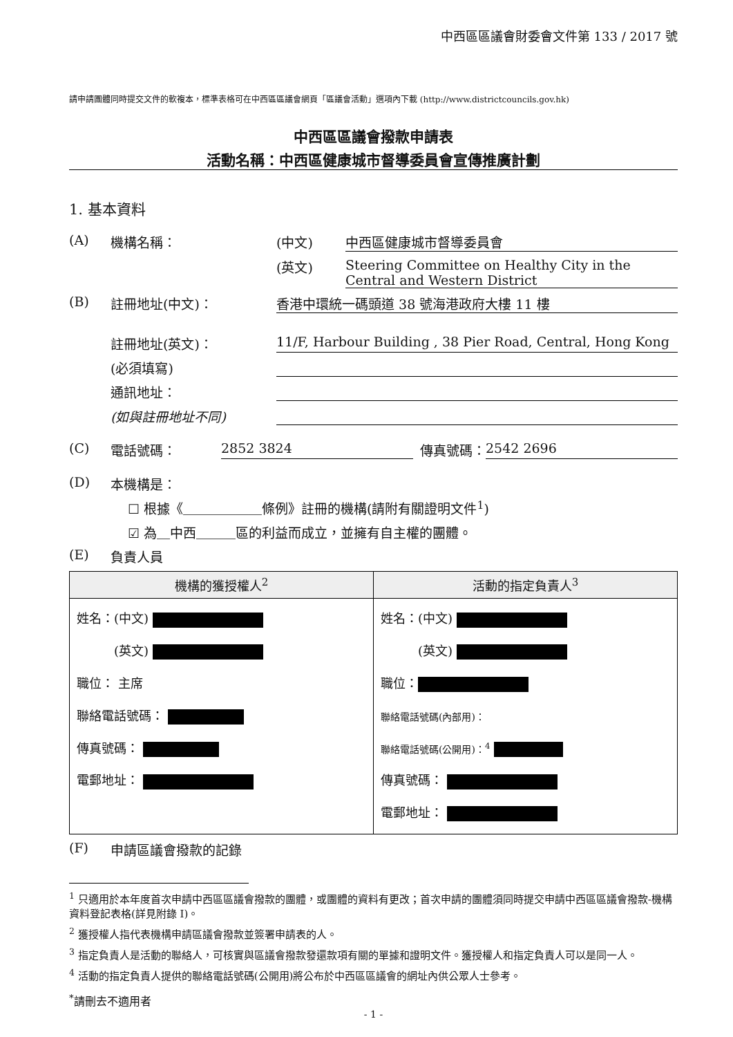中西區區議會財委會文件第 133 / 2017 號
請申請團體同時提交文件的軟複本，標準表格可在中西區區議會網頁「區議會活動」選項內下載 (http://www.districtcouncils.gov.hk)
中西區區議會撥款申請表
活動名稱：中西區健康城市督導委員會宣傳推廣計劃
1. 基本資料
(A) 機構名稱： (中文) 中西區健康城市督導委員會
(英文) Steering Committee on Healthy City in the Central and Western District
(B) 註冊地址(中文)： 香港中環統一碼頭道 38 號海港政府大樓 11 樓
註冊地址(英文)： 11/F, Harbour Building , 38 Pier Road, Central, Hong Kong
(必須填寫)
通訊地址：
(如與註冊地址不同)
(C) 電話號碼： 2852 3824 傳真號碼： 2542 2696
(D) 本機構是：
☐ 根據《＿＿＿＿＿＿條例》註冊的機構(請附有關證明文件<sup>1</sup>)
☑ 為＿中西＿＿＿區的利益而成立，並擁有自主權的團體。
(E) 負責人員
| 機構的獲授權人<sup>2</sup> | 活動的指定負責人<sup>3</sup> |
| --- | --- |
| 姓名：(中文) (英文) 職位： 主席 聯絡電話號碼： 傳真號碼： 電郵地址： | 姓名：(中文) (英文) 職位： 聯絡電話號碼(內部用)： 聯絡電話號碼(公開用)：<sup>4</sup> 傳真號碼： 電郵地址： |
(F) 申請區議會撥款的記錄
<sup>1</sup> 只適用於本年度首次申請中西區區議會撥款的團體，或團體的資料有更改；首次申請的團體須同時提交申請中西區區議會撥款-機構資料登記表格(詳見附錄 I)。
<sup>2</sup> 獲授權人指代表機構申請區議會撥款並簽署申請表的人。
<sup>3</sup> 指定負責人是活動的聯絡人，可核實與區議會撥款發還款項有關的單據和證明文件。獲授權人和指定負責人可以是同一人。
<sup>4</sup> 活動的指定負責人提供的聯絡電話號碼(公開用)將公布於中西區區議會的網址內供公眾人士參考。
<sup>*</sup> 請刪去不適用者
- 1 -